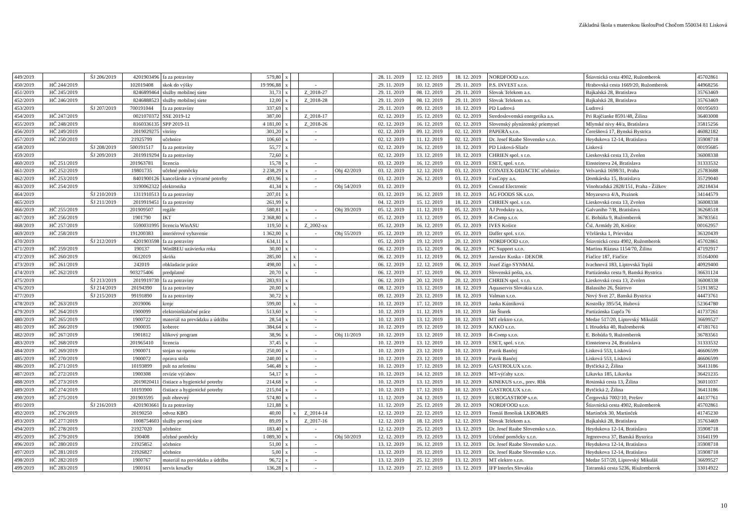Základná škola s materskou školouPod Chočom 550034 81 Lisková
| 449/2019 | | ŠJ 206/2019 | 4201903496 | fa za potraviny | 579,80 | x | | | | 28. 11. 2019 | 12. 12. 2019 | 18. 12. 2019 | NORDFOOD s.r.o. | Štiavnická cesta 4902, Ružomberok | 45702861 |
| 450/2019 | HČ 244/2019 | | 102019408 | skok do výšky | 19 996,88 | x | | - | | 29. 11. 2019 | 10. 12. 2019 | 29. 11. 2019 | P.S. INVEST s.r.o. | Hrabovská cesta 1669/20, Ružomberok | 44968256 |
| 451/2019 | HČ 245/2019 | | 8246899464 | služby mobilnej siete | 31,73 | x | | Z_2018-27 | | 29. 11. 2019 | 08. 12. 2019 | 29. 11. 2019 | Slovak Telekom a.s. | Bajkalská 28, Bratislava | 35763469 |
| 452/2019 | HČ 246/2019 | | 8246888523 | služby mobilnej siete | 12,00 | x | | Z_2018-28 | | 29. 11. 2019 | 08. 12. 2019 | 29. 11. 2019 | Slovak Telekom a.s. | Bajkalská 28, Bratislava | 35763469 |
| 453/2019 | | ŠJ 207/2019 | 700191044 | fa za potraviny | 337,69 | x | | | | 29. 11. 2019 | 09. 12. 2019 | 10. 12. 2019 | PD Ludrová | Ludrová | 00195693 |
| 454/2019 | HČ 247/2019 | | 0021070372 | SSE 2019-12 | 387,00 | | | Z_2018-17 | | 02. 12. 2019 | 15. 12. 2019 | 02. 12. 2019 | Stredoslovenská energetika a.s. | Pri Rajčianke 8591/48, Žilina | 36403008 |
| 455/2019 | HČ 248/2019 | | 8160336135 | SPP 2019-11 | 4 181,00 | x | | Z_2018-26 | | 02. 12. 2019 | 16. 12. 2019 | 02. 12. 2019 | Slovenský plynárenský priemysel | Mlynské nivy 44/a, Bratislava | 35815256 |
| 456/2019 | HČ 249/2019 | | 2019029275 | vitríny | 301,20 | x | | - | | 02. 12. 2019 | 09. 12. 2019 | 02. 12. 2019 | PAPERA s.r.o. | Čerešňová 17, Bynská Bystrica | 46082182 |
| 457/2019 | HČ 250/2019 | | 21925799 | učebnice | 106,60 | x | | - | | 02. 12. 2019 | 11. 12. 2019 | 02. 12. 2019 | Dr. Josef Raabe Slovensko s.r.o. | Heydukova 12-14, Bratislava | 35908718 |
| 458/2019 | | ŠJ 208/2019 | 500191517 | fa za potraviny | 55,77 | x | | | | 02. 12. 2019 | 16. 12. 2019 | 10. 12. 2019 | PD Lisková-Sliače | Lisková | 00195685 |
| 459/2019 | | ŠJ 209/2019 | 2019919294 | fa za potraviny | 72,60 | x | | | | 02. 12. 2019 | 13. 12. 2019 | 10. 12. 2019 | CHRIEN spol. s r.o. | Lieskovská cesta 13, Zvolen | 36008338 |
| 460/2019 | HČ 251/2019 | | 201963781 | licencia | 15,78 | x | | - | | 03. 12. 2019 | 16. 12. 2019 | 03. 12. 2019 | ESET, spol. s r.o. | Einsteinova 24, Bratislava | 31333532 |
| 461/2019 | HČ 252/2019 | | 19801735 | učebné pomôcky | 2 238,29 | x | | - | Obj 42/2019 | 03. 12. 2019 | 12. 12. 2019 | 03. 12. 2019 | CONATEX-DIDACTIC učebnice | Velvarská 1698/31, Praha | 25783688 |
| 462/2019 | HČ 253/2019 | | 8401900126 | kancelárske a výtvarné potreby | 493,96 | x | | - | | 03. 12. 2019 | 26. 12. 2019 | 03. 12. 2019 | FaxCopy a.s. | Domkárska 15, Bratislava | 35729040 |
| 463/2019 | HČ 254/2019 | | 3190062322 | elektronika | 41,34 | x | | - | Obj 54/2019 | 03. 12. 2019 | | 03. 12. 2019 | Conrad Electronic | Vinohradská 2828/151, Praha - Žižkov | 28218434 |
| 464/2019 | | ŠJ 210/2019 | 1311910513 | fa za potraviny | 207,01 | x | | | | 03. 12. 2019 | 16. 12. 2019 | 10. 12. 2019 | AG FOODS SK s.r.o. | Moyzesova 4/A, Pezinok | 34144579 |
| 465/2019 | | ŠJ 211/2019 | 2019919451 | fa za potraviny | 261,99 | x | | | | 04. 12. 2019 | 15. 12. 2019 | 18. 12. 2019 | CHRIEN spol. s r.o. | Lieskovská cesta 13, Zvolen | 36008338 |
| 466/2019 | HČ 255/2019 | | 201909507 | regále | 580,81 | x | | - | Obj 39/2019 | 05. 12. 2019 | 11. 12. 2019 | 05. 12. 2019 | AJ Produkty a.s. | Galvaniho 7/B, Bratislava | 36268518 |
| 467/2019 | HČ 256/2019 | | 1901790 | IKT | 2 368,80 | x | | - | | 05. 12. 2019 | 13. 12. 2019 | 05. 12. 2019 | R-Comp s.r.o. | E. Bohúňa 9, Ružomberok | 36783561 |
| 468/2019 | HČ 257/2019 | | 5590031995 | licencia WinASU | 119,50 | x | | Z_2002-xx | | 05. 12. 2019 | 16. 12. 2019 | 05. 12. 2019 | IVES Košice | Čsl. Armády 20, Košice | 00162957 |
| 469/2019 | HČ 258/2019 | | 191200383 | interiérové vybavenie | 1 362,00 | x | | - | Obj 55/2019 | 05. 12. 2019 | 19. 12. 2019 | 05. 12. 2019 | Daffer spol. s r.o. | Včelárska 1, Prievidza | 36320439 |
| 470/2019 | | ŠJ 212/2019 | 4201903598 | fa za potraviny | 634,11 | x | | | | 05. 12. 2019 | 19. 12. 2019 | 20. 12. 2019 | NORDFOOD s.r.o. | Štiavnická cesta 4902, Ružomberok | 45702861 |
| 471/2019 | HČ 259/2019 | | 190137 | WinIBEU uzávierka roka | 30,00 | x | | - | | 06. 12. 2019 | 15. 12. 2019 | 06. 12. 2019 | PC Support s.r.o. | Martina Rázusa 1154/70, Žilina | 47192917 |
| 472/2019 | HČ 260/2019 | | 0612019 | skriňa | 285,00 | | x | - | | 06. 12. 2019 | 11. 12. 2019 | 06. 12. 2019 | Jaroslav Kuska - DEKOR | Fiačice 187, Fiačice | 35164000 |
| 473/2019 | HČ 261/2019 | | 242019 | obkladacie práce | 498,00 | | x | - | | 06. 12. 2019 | 12. 12. 2019 | 06. 12. 2019 | Jozef Zigo SYNMAL | Ivachnová 183, Liptovská Teplá | 40929400 |
| 474/2019 | HČ 262/2019 | | 903275406 | predplatné | 20,70 | x | | - | | 06. 12. 2019 | 17. 12. 2019 | 06. 12. 2019 | Slovenská pošta, a.s. | Partizánska cesta 9, Banská Bystrica | 36631124 |
| 475/2019 | | ŠJ 213/2019 | 2019919730 | fa za potraviny | 283,93 | x | | | | 06. 12. 2019 | 20. 12. 2019 | 20. 12. 2019 | CHRIEN spol. s r.o. | Lieskovská cesta 13, Zvolen | 36008338 |
| 476/2019 | | ŠJ 214/2019 | 20194390 | fa za potraviny | 20,00 | x | | | | 08. 12. 2019 | 13. 12. 2019 | 18. 12. 2019 | Aquaservis Slovakia s.r.o. | Balassiho 26, Štúrovo | 51913852 |
| 477/2019 | | ŠJ 215/2019 | 99191890 | fa za potraviny | 30,72 | x | | | | 09. 12. 2019 | 23. 12. 2019 | 18. 12. 2019 | Valman s.r.o. | Nový Svet 27, Banská Bystrica | 44473761 |
| 478/2019 | HČ 263/2019 | | 2019006 | kroje | 599,00 | | x | - | | 10. 12. 2019 | 17. 12. 2019 | 10. 12. 2019 | Janka Kútniková | Kostolky 395/54, Hubová | 52364780 |
| 479/2019 | HČ 264/2019 | | 1900099 | elektroinštalačné práce | 513,60 | x | | - | | 10. 12. 2019 | 11. 12. 2019 | 10. 12. 2019 | Ján Šturek | Partizánska Ľupča 76 | 41737261 |
| 480/2019 | HČ 265/2019 | | 1900722 | materiál na prevádzku a údržbu | 28,54 | x | | - | | 10. 12. 2019 | 13. 12. 2019 | 10. 12. 2019 | MT elektro s.r.o. | Medze 517/20, Liptovský Mikuláš | 36699527 |
| 481/2019 | HČ 266/2019 | | 1900035 | koberec | 384,64 | x | | - | | 10. 12. 2019 | 19. 12. 2019 | 10. 12. 2019 | KAKO s.r.o. | I. Houdeka 40, Ružomberok | 47181761 |
| 482/2019 | HČ 267/2019 | | 1901812 | klikový program | 38,96 | x | | - | Obj 11/2019 | 10. 12. 2019 | 13. 12. 2019 | 10. 12. 2019 | R-Comp s.r.o. | E. Bohúňa 9, Ružomberok | 36783561 |
| 483/2019 | HČ 268/2019 | | 201965410 | licencia | 37,45 | x | | - | | 10. 12. 2019 | 13. 12. 2019 | 10. 12. 2019 | ESET, spol. s r.o. | Einsteinova 24, Bratislava | 31333532 |
| 484/2019 | HČ 269/2019 | | 1900071 | stojan na oponu | 250,00 | x | | - | | 10. 12. 2019 | 23. 12. 2019 | 10. 12. 2019 | Patrik Bančej | Lisková 553, Lisková | 46606599 |
| 485/2019 | HČ 270/2019 | | 1900072 | oprava stola | 240,00 | x | | - | | 10. 12. 2019 | 23. 12. 2019 | 10. 12. 2019 | Patrik Bančej | Lisková 553, Lisková | 46606599 |
| 486/2019 | HČ 271/2019 | | 10193899 | pult na zeleninu | 546,48 | x | | - | | 10. 12. 2019 | 17. 12. 2019 | 10. 12. 2019 | GASTROLUX s.r.o. | Bytčická 2, Žilina | 36413186 |
| 487/2019 | HČ 272/2019 | | 1900308 | revízie výťahov | 54,17 | x | | - | | 10. 12. 2019 | 14. 12. 2019 | 10. 12. 2019 | MT-výťahy s.r.o. | Likavka 185, Likavka | 36421235 |
| 488/2019 | HČ 273/2019 | | 2019020411 | čistiace a hygienické potreby | 214,68 | x | | - | | 10. 12. 2019 | 13. 12. 2019 | 10. 12. 2019 | KINEKUS s.r.o., prev. Rbk | Rosinská cesta 13, Žilina | 36011037 |
| 489/2019 | HČ 274/2019 | | 10193900 | čistiace a hygienické potreby | 215,04 | x | | - | | 10. 12. 2019 | 17. 12. 2019 | 10. 12. 2019 | GASTROLUX s.r.o. | Bytčická 2, Žilina | 36413186 |
| 490/2019 | HČ 275/2019 | | 201903595 | pult ohrevný | 574,80 | x | | - | | 11. 12. 2019 | 24. 12. 2019 | 11. 12. 2019 | EUROGASTROP s.r.o. | Čergovská 7002/10, Prešov | 44137761 |
| 491/2019 | | ŠJ 216/2019 | 4201903661 | fa za potraviny | 121,88 | x | | | | 11. 12. 2019 | 25. 12. 2019 | 20. 12. 2019 | NORDFOOD s.r.o. | Štiavnická cesta 4902, Ružomberok | 45702861 |
| 492/2019 | HČ 276/2019 | | 20190250 | odvoz KBO | 40,00 | | x | Z_2014-14 | | 12. 12. 2019 | 22. 12. 2019 | 12. 12. 2019 | Tomáš Brnoliak LKBO&RS | Martinček 30, Martinček | 41745230 |
| 493/2019 | HČ 277/2019 | | 1008754603 | služby pevnej siete | 89,09 | x | | Z_2017-16 | | 12. 12. 2019 | 18. 12. 2019 | 12. 12. 2019 | Slovak Telekom a.s. | Bajkalská 28, Bratislava | 35763469 |
| 494/2019 | HČ 278/2019 | | 21927020 | učebnice | 183,40 | x | | - | | 12. 12. 2019 | 25. 12. 2019 | 13. 12. 2019 | Dr. Josef Raabe Slovensko s.r.o. | Heydukova 12-14, Bratislava | 35908718 |
| 495/2019 | HČ 279/2019 | | 190408 | učebné pomôcky | 1 089,30 | x | | - | Obj 50/2019 | 12. 12. 2019 | 19. 12. 2019 | 13. 12. 2019 | Učebné pomôcky s.r.o. | Jegorovova 37, Banská Bystrica | 31641199 |
| 496/2019 | HČ 280/2019 | | 21925852 | učebnice | 51,00 | x | | - | | 13. 12. 2019 | 16. 12. 2019 | 13. 12. 2019 | Dr. Josef Raabe Slovensko s.r.o. | Heydukova 12-14, Bratislava | 35908718 |
| 497/2019 | HČ 281/2019 | | 21926827 | učebnice | 5,00 | x | | - | | 13. 12. 2019 | 19. 12. 2019 | 13. 12. 2019 | Dr. Josef Raabe Slovensko s.r.o. | Heydukova 12-14, Bratislava | 35908718 |
| 498/2019 | HČ 282/2019 | | 1900767 | materiál na prevádzku a údržbu | 96,72 | x | | - | | 13. 12. 2019 | 25. 12. 2019 | 13. 12. 2019 | MT elektro s.r.o. | Medze 517/20, Liptovský Mikuláš | 36699527 |
| 499/2019 | HČ 283/2019 | | 1900161 | servis kosačky | 136,28 | x | | - | | 13. 12. 2019 | 27. 12. 2019 | 13. 12. 2019 | IFP Interles Slovakia | Tatranská cesta 5236, Riužomberok | 33014922 |
10